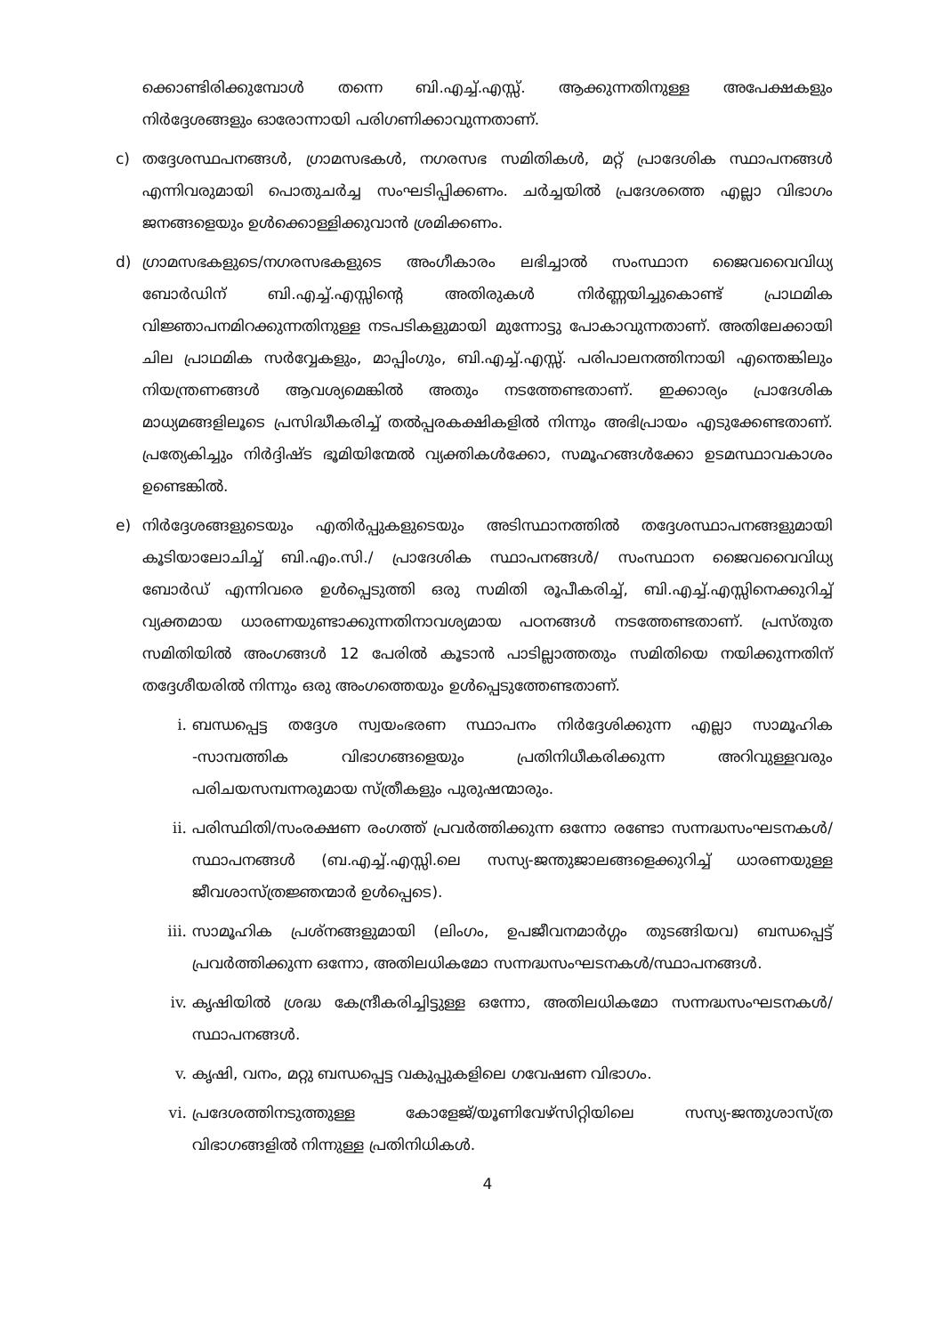ക്കൊണ്ടിരിക്കുമ്പോൾ തന്നെ ബി.എച്ച്.എസ്സ്. ആക്കുന്നതിനുള്ള അപേക്ഷകളും നിർദ്ദേശങ്ങളും ഓരോന്നായി പരിഗണിക്കാവുന്നതാണ്.
c) തദ്ദേശസ്ഥപനങ്ങൾ, ഗ്രാമസഭകൾ, നഗരസഭ സമിതികൾ, മറ്റ് പ്രാദേശിക സ്ഥാപനങ്ങൾ എന്നിവരുമായി പൊതുചർച്ച സംഘടിപ്പിക്കണം. ചർച്ചയിൽ പ്രദേശത്തെ എല്ലാ വിഭാഗം ജനങ്ങളെയും ഉൾക്കൊള്ളിക്കുവാൻ ശ്രമിക്കണം.
d) ഗ്രാമസഭകളുടെ/നഗരസഭകളുടെ അംഗീകാരം ലഭിച്ചാൽ സംസ്ഥാന ജൈവവൈവിധ്യ ബോർഡിന് ബി.എച്ച്.എസ്സിന്റെ അതിരുകൾ നിർണ്ണയിച്ചുകൊണ്ട് പ്രാഥമിക വിജ്ഞാപനമിറക്കുന്നതിനുള്ള നടപടികളുമായി മുന്നോട്ടു പോകാവുന്നതാണ്. അതിലേക്കായി ചില പ്രാഥമിക സർവ്വേകളും, മാപ്പിംഗും, ബി.എച്ച്.എസ്സ്. പരിപാലനത്തിനായി എന്തെങ്കിലും നിയന്ത്രണങ്ങൾ ആവശ്യമെങ്കിൽ അതും നടത്തേണ്ടതാണ്. ഇക്കാര്യം പ്രാദേശിക മാധ്യമങ്ങളിലൂടെ പ്രസിദ്ധീകരിച്ച് തൽപ്പരകക്ഷികളിൽ നിന്നും അഭിപ്രായം എടുക്കേണ്ടതാണ്. പ്രത്യേകിച്ചും നിർദ്ദിഷ്ട ഭൂമിയിന്മേൽ വ്യക്തികൾക്കോ, സമൂഹങ്ങൾക്കോ ഉടമസ്ഥാവകാശം ഉണ്ടെങ്കിൽ.
e) നിർദ്ദേശങ്ങളുടെയും എതിർപ്പുകളുടെയും അടിസ്ഥാനത്തിൽ തദ്ദേശസ്ഥാപനങ്ങളുമായി കൂടിയാലോചിച്ച് ബി.എം.സി./ പ്രാദേശിക സ്ഥാപനങ്ങൾ/ സംസ്ഥാന ജൈവവൈവിധ്യ ബോർഡ് എന്നിവരെ ഉൾപ്പെടുത്തി ഒരു സമിതി രൂപീകരിച്ച്, ബി.എച്ച്.എസ്സിനെക്കുറിച്ച് വ്യക്തമായ ധാരണയുണ്ടാക്കുന്നതിനാവശ്യമായ പഠനങ്ങൾ നടത്തേണ്ടതാണ്. പ്രസ്തുത സമിതിയിൽ അംഗങ്ങൾ 12 പേരിൽ കൂടാൻ പാടില്ലാത്തതും സമിതിയെ നയിക്കുന്നതിന് തദ്ദേശീയരിൽ നിന്നും ഒരു അംഗത്തെയും ഉൾപ്പെടുത്തേണ്ടതാണ്.
i. ബന്ധപ്പെട്ട തദ്ദേശ സ്വയംഭരണ സ്ഥാപനം നിർദ്ദേശിക്കുന്ന എല്ലാ സാമൂഹിക -സാമ്പത്തിക വിഭാഗങ്ങളെയും പ്രതിനിധീകരിക്കുന്ന അറിവുള്ളവരും പരിചയസമ്പന്നരുമായ സ്ത്രീകളും പുരുഷന്മാരും.
ii. പരിസ്ഥിതി/സംരക്ഷണ രംഗത്ത് പ്രവർത്തിക്കുന്ന ഒന്നോ രണ്ടോ സന്നദ്ധസംഘടനകൾ/സ്ഥാപനങ്ങൾ (ബ.എച്ച്.എസ്സി.ലെ സസ്യ-ജന്തുജാലങ്ങളെക്കുറിച്ച് ധാരണയുള്ള ജീവശാസ്ത്രജ്ഞന്മാർ ഉൾപ്പെടെ).
iii. സാമൂഹിക പ്രശ്നങ്ങളുമായി (ലിംഗം, ഉപജീവനമാർഗ്ഗം തുടങ്ങിയവ) ബന്ധപ്പെട്ട് പ്രവർത്തിക്കുന്ന ഒന്നോ, അതിലധികമോ സന്നദ്ധസംഘടനകൾ/സ്ഥാപനങ്ങൾ.
iv. കൃഷിയിൽ ശ്രദ്ധ കേന്ദ്രീകരിച്ചിട്ടുള്ള ഒന്നോ, അതിലധികമോ സന്നദ്ധസംഘടനകൾ/സ്ഥാപനങ്ങൾ.
v. കൃഷി, വനം, മറ്റു ബന്ധപ്പെട്ട വകുപ്പുകളിലെ ഗവേഷണ വിഭാഗം.
vi. പ്രദേശത്തിനടുത്തുള്ള കോളേജ്/യൂണിവേഴ്സിറ്റിയിലെ സസ്യ-ജന്തുശാസ്ത്ര വിഭാഗങ്ങളിൽ നിന്നുള്ള പ്രതിനിധികൾ.
4